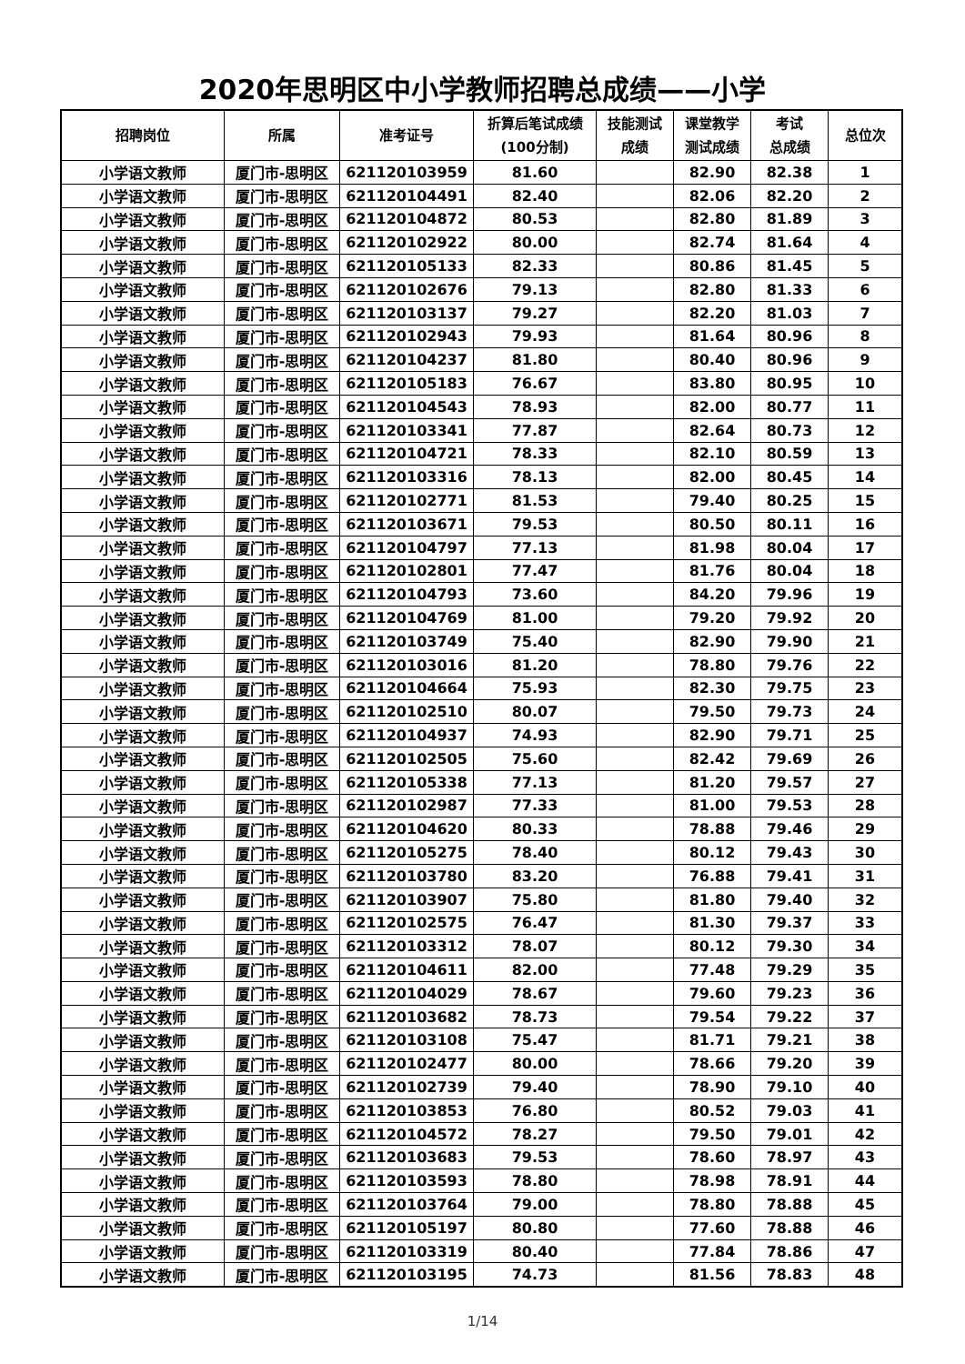2020年思明区中小学教师招聘总成绩——小学
| 招聘岗位 | 所属 | 准考证号 | 折算后笔试成绩 (100分制) | 技能测试 成绩 | 课堂教学 测试成绩 | 考试 总成绩 | 总位次 |
| --- | --- | --- | --- | --- | --- | --- | --- |
| 小学语文教师 | 厦门市-思明区 | 621120103959 | 81.60 | | 82.90 | 82.38 | 1 |
| 小学语文教师 | 厦门市-思明区 | 621120104491 | 82.40 | | 82.06 | 82.20 | 2 |
| 小学语文教师 | 厦门市-思明区 | 621120104872 | 80.53 | | 82.80 | 81.89 | 3 |
| 小学语文教师 | 厦门市-思明区 | 621120102922 | 80.00 | | 82.74 | 81.64 | 4 |
| 小学语文教师 | 厦门市-思明区 | 621120105133 | 82.33 | | 80.86 | 81.45 | 5 |
| 小学语文教师 | 厦门市-思明区 | 621120102676 | 79.13 | | 82.80 | 81.33 | 6 |
| 小学语文教师 | 厦门市-思明区 | 621120103137 | 79.27 | | 82.20 | 81.03 | 7 |
| 小学语文教师 | 厦门市-思明区 | 621120102943 | 79.93 | | 81.64 | 80.96 | 8 |
| 小学语文教师 | 厦门市-思明区 | 621120104237 | 81.80 | | 80.40 | 80.96 | 9 |
| 小学语文教师 | 厦门市-思明区 | 621120105183 | 76.67 | | 83.80 | 80.95 | 10 |
| 小学语文教师 | 厦门市-思明区 | 621120104543 | 78.93 | | 82.00 | 80.77 | 11 |
| 小学语文教师 | 厦门市-思明区 | 621120103341 | 77.87 | | 82.64 | 80.73 | 12 |
| 小学语文教师 | 厦门市-思明区 | 621120104721 | 78.33 | | 82.10 | 80.59 | 13 |
| 小学语文教师 | 厦门市-思明区 | 621120103316 | 78.13 | | 82.00 | 80.45 | 14 |
| 小学语文教师 | 厦门市-思明区 | 621120102771 | 81.53 | | 79.40 | 80.25 | 15 |
| 小学语文教师 | 厦门市-思明区 | 621120103671 | 79.53 | | 80.50 | 80.11 | 16 |
| 小学语文教师 | 厦门市-思明区 | 621120104797 | 77.13 | | 81.98 | 80.04 | 17 |
| 小学语文教师 | 厦门市-思明区 | 621120102801 | 77.47 | | 81.76 | 80.04 | 18 |
| 小学语文教师 | 厦门市-思明区 | 621120104793 | 73.60 | | 84.20 | 79.96 | 19 |
| 小学语文教师 | 厦门市-思明区 | 621120104769 | 81.00 | | 79.20 | 79.92 | 20 |
| 小学语文教师 | 厦门市-思明区 | 621120103749 | 75.40 | | 82.90 | 79.90 | 21 |
| 小学语文教师 | 厦门市-思明区 | 621120103016 | 81.20 | | 78.80 | 79.76 | 22 |
| 小学语文教师 | 厦门市-思明区 | 621120104664 | 75.93 | | 82.30 | 79.75 | 23 |
| 小学语文教师 | 厦门市-思明区 | 621120102510 | 80.07 | | 79.50 | 79.73 | 24 |
| 小学语文教师 | 厦门市-思明区 | 621120104937 | 74.93 | | 82.90 | 79.71 | 25 |
| 小学语文教师 | 厦门市-思明区 | 621120102505 | 75.60 | | 82.42 | 79.69 | 26 |
| 小学语文教师 | 厦门市-思明区 | 621120105338 | 77.13 | | 81.20 | 79.57 | 27 |
| 小学语文教师 | 厦门市-思明区 | 621120102987 | 77.33 | | 81.00 | 79.53 | 28 |
| 小学语文教师 | 厦门市-思明区 | 621120104620 | 80.33 | | 78.88 | 79.46 | 29 |
| 小学语文教师 | 厦门市-思明区 | 621120105275 | 78.40 | | 80.12 | 79.43 | 30 |
| 小学语文教师 | 厦门市-思明区 | 621120103780 | 83.20 | | 76.88 | 79.41 | 31 |
| 小学语文教师 | 厦门市-思明区 | 621120103907 | 75.80 | | 81.80 | 79.40 | 32 |
| 小学语文教师 | 厦门市-思明区 | 621120102575 | 76.47 | | 81.30 | 79.37 | 33 |
| 小学语文教师 | 厦门市-思明区 | 621120103312 | 78.07 | | 80.12 | 79.30 | 34 |
| 小学语文教师 | 厦门市-思明区 | 621120104611 | 82.00 | | 77.48 | 79.29 | 35 |
| 小学语文教师 | 厦门市-思明区 | 621120104029 | 78.67 | | 79.60 | 79.23 | 36 |
| 小学语文教师 | 厦门市-思明区 | 621120103682 | 78.73 | | 79.54 | 79.22 | 37 |
| 小学语文教师 | 厦门市-思明区 | 621120103108 | 75.47 | | 81.71 | 79.21 | 38 |
| 小学语文教师 | 厦门市-思明区 | 621120102477 | 80.00 | | 78.66 | 79.20 | 39 |
| 小学语文教师 | 厦门市-思明区 | 621120102739 | 79.40 | | 78.90 | 79.10 | 40 |
| 小学语文教师 | 厦门市-思明区 | 621120103853 | 76.80 | | 80.52 | 79.03 | 41 |
| 小学语文教师 | 厦门市-思明区 | 621120104572 | 78.27 | | 79.50 | 79.01 | 42 |
| 小学语文教师 | 厦门市-思明区 | 621120103683 | 79.53 | | 78.60 | 78.97 | 43 |
| 小学语文教师 | 厦门市-思明区 | 621120103593 | 78.80 | | 78.98 | 78.91 | 44 |
| 小学语文教师 | 厦门市-思明区 | 621120103764 | 79.00 | | 78.80 | 78.88 | 45 |
| 小学语文教师 | 厦门市-思明区 | 621120105197 | 80.80 | | 77.60 | 78.88 | 46 |
| 小学语文教师 | 厦门市-思明区 | 621120103319 | 80.40 | | 77.84 | 78.86 | 47 |
| 小学语文教师 | 厦门市-思明区 | 621120103195 | 74.73 | | 81.56 | 78.83 | 48 |
1/14